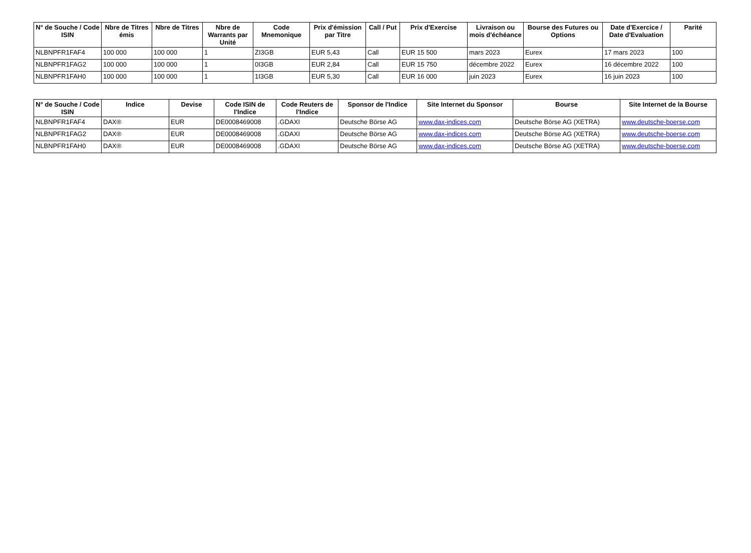| N° de Souche / Code ISIN | Nbre de Titres émis | Nbre de Titres | Nbre de Warrants par Unité | Code Mnemonique | Prix d'émission par Titre | Call / Put | Prix d'Exercise | Livraison ou mois d'échéance | Bourse des Futures ou Options | Date d'Exercice / Date d'Evaluation | Parité |
| --- | --- | --- | --- | --- | --- | --- | --- | --- | --- | --- | --- |
| NLBNPFR1FAF4 | 100 000 | 100 000 | 1 | ZI3GB | EUR 5,43 | Call | EUR 15 500 | mars 2023 | Eurex | 17 mars 2023 | 100 |
| NLBNPFR1FAG2 | 100 000 | 100 000 | 1 | 0I3GB | EUR 2,84 | Call | EUR 15 750 | décembre 2022 | Eurex | 16 décembre 2022 | 100 |
| NLBNPFR1FAH0 | 100 000 | 100 000 | 1 | 1I3GB | EUR 5,30 | Call | EUR 16 000 | juin 2023 | Eurex | 16 juin 2023 | 100 |
| N° de Souche / Code ISIN | Indice | Devise | Code ISIN de l'Indice | Code Reuters de l'Indice | Sponsor de l'Indice | Site Internet du Sponsor | Bourse | Site Internet de la Bourse |
| --- | --- | --- | --- | --- | --- | --- | --- | --- |
| NLBNPFR1FAF4 | DAX® | EUR | DE0008469008 | .GDAXI | Deutsche Börse AG | www.dax-indices.com | Deutsche Börse AG (XETRA) | www.deutsche-boerse.com |
| NLBNPFR1FAG2 | DAX® | EUR | DE0008469008 | .GDAXI | Deutsche Börse AG | www.dax-indices.com | Deutsche Börse AG (XETRA) | www.deutsche-boerse.com |
| NLBNPFR1FAH0 | DAX® | EUR | DE0008469008 | .GDAXI | Deutsche Börse AG | www.dax-indices.com | Deutsche Börse AG (XETRA) | www.deutsche-boerse.com |